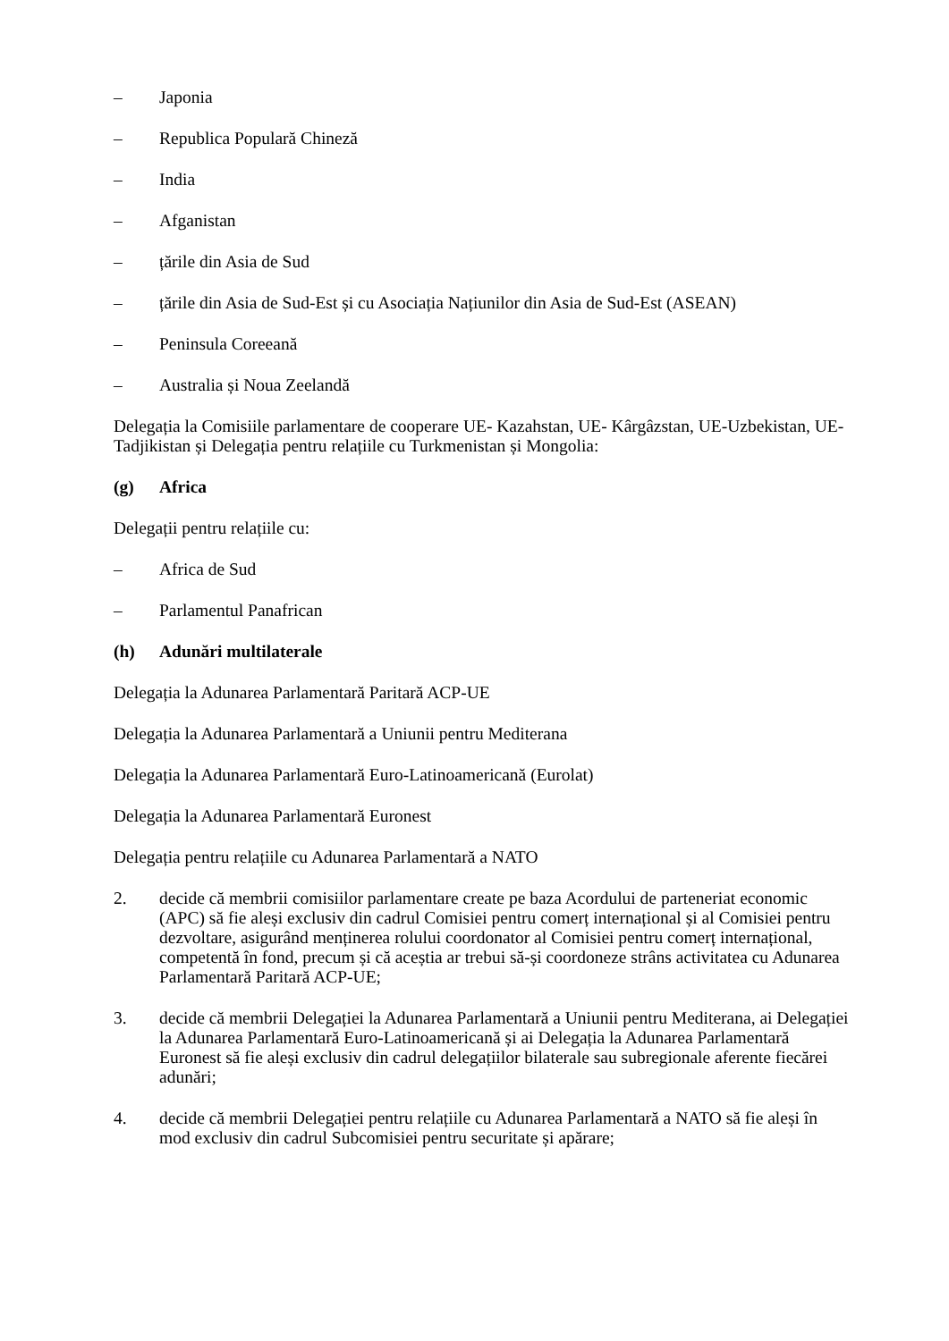– Japonia
– Republica Populară Chineză
– India
– Afganistan
– țările din Asia de Sud
– țările din Asia de Sud-Est și cu Asociația Națiunilor din Asia de Sud-Est (ASEAN)
– Peninsula Coreeană
– Australia și Noua Zeelandă
Delegația la Comisiile parlamentare de cooperare UE- Kazahstan, UE- Kârgâzstan, UE-Uzbekistan, UE-Tadjikistan și Delegația pentru relațiile cu Turkmenistan și Mongolia:
(g) Africa
Delegații pentru relațiile cu:
– Africa de Sud
– Parlamentul Panafrican
(h) Adunări multilaterale
Delegația la Adunarea Parlamentară Paritară ACP-UE
Delegația la Adunarea Parlamentară a Uniunii pentru Mediterana
Delegația la Adunarea Parlamentară Euro-Latinoamericană (Eurolat)
Delegația la Adunarea Parlamentară Euronest
Delegația pentru relațiile cu Adunarea Parlamentară a NATO
2. decide că membrii comisiilor parlamentare create pe baza Acordului de parteneriat economic (APC) să fie aleși exclusiv din cadrul Comisiei pentru comerț internațional și al Comisiei pentru dezvoltare, asigurând menținerea rolului coordonator al Comisiei pentru comerț internațional, competentă în fond, precum și că aceștia ar trebui să-și coordoneze strâns activitatea cu Adunarea Parlamentară Paritară ACP-UE;
3. decide că membrii Delegației la Adunarea Parlamentară a Uniunii pentru Mediterana, ai Delegației la Adunarea Parlamentară Euro-Latinoamericană și ai Delegația la Adunarea Parlamentară Euronest să fie aleși exclusiv din cadrul delegațiilor bilaterale sau subregionale aferente fiecărei adunări;
4. decide că membrii Delegației pentru relațiile cu Adunarea Parlamentară a NATO să fie aleși în mod exclusiv din cadrul Subcomisiei pentru securitate și apărare;